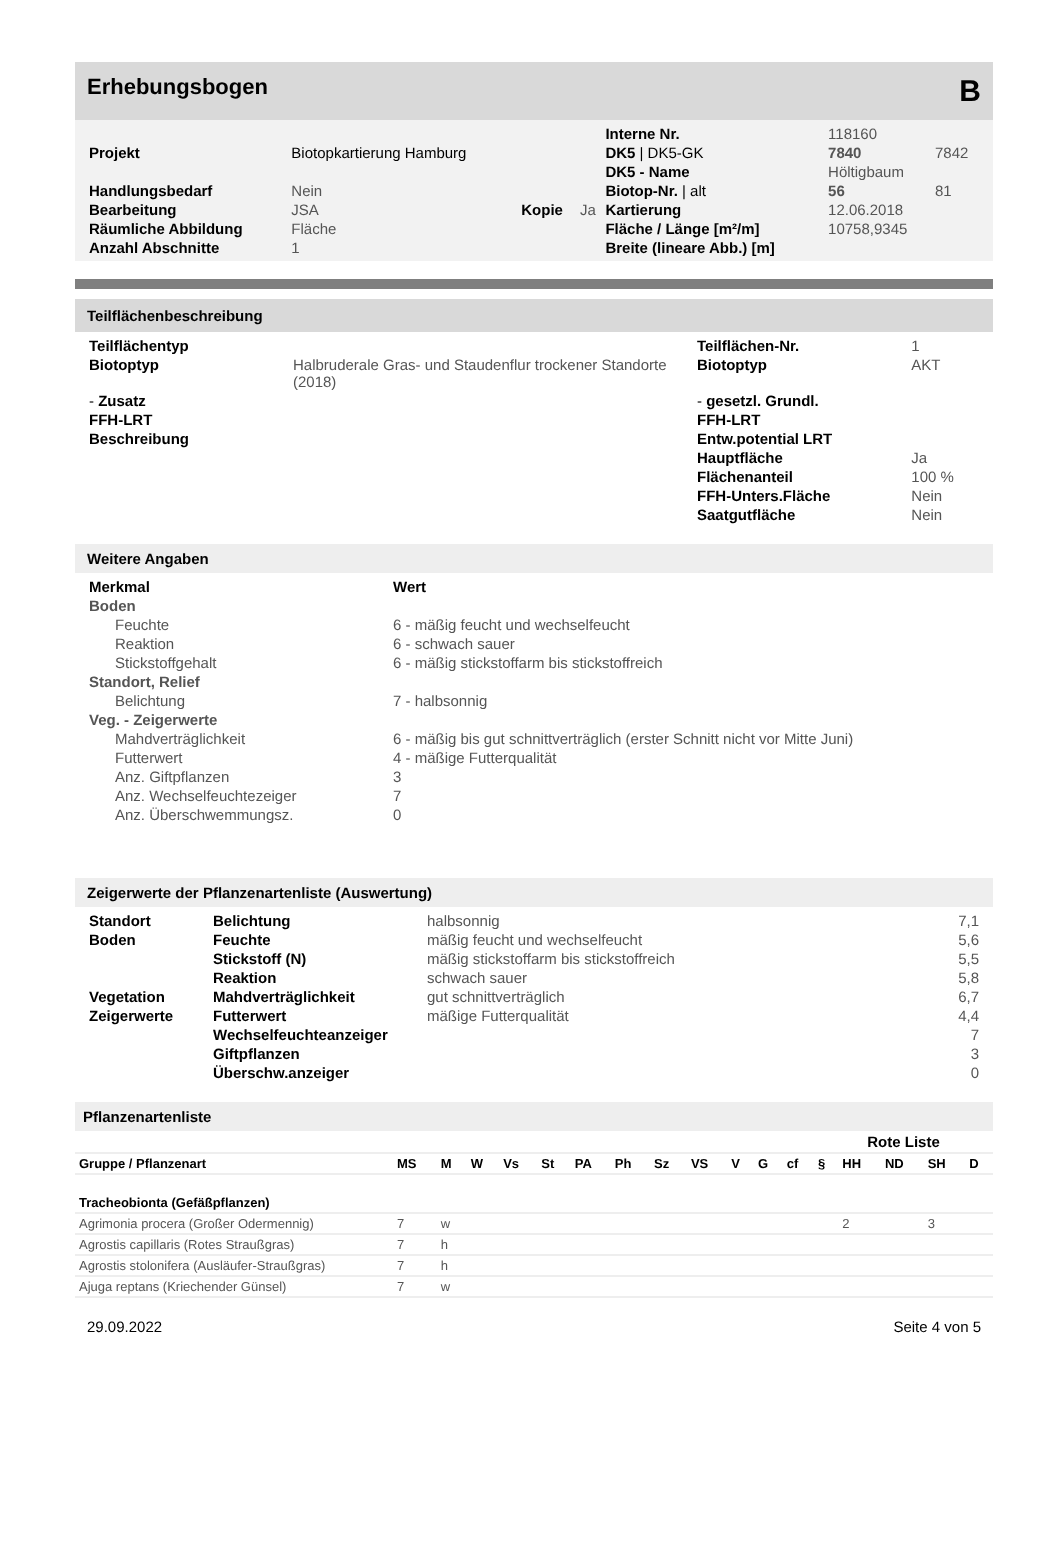Erhebungsbogen B
| | | | | Interne Nr. | 118160 | |
| Projekt | Biotopkartierung Hamburg | | | DK5 / DK5-GK | 7840 | 7842 |
| | | | | DK5 - Name | Höltigbaum | |
| Handlungsbedarf | Nein | | | Biotop-Nr. / alt | 56 | 81 |
| Bearbeitung | JSA | Kopie | Ja | Kartierung | 12.06.2018 | |
| Räumliche Abbildung | Fläche | | | Fläche / Länge [m²/m] | 10758,9345 | |
| Anzahl Abschnitte | 1 | | | Breite (lineare Abb.) [m] | | |
Teilflächenbeschreibung
| Teilflächentyp | | Teilflächen-Nr. | 1 |
| Biotoptyp | Halbruderale Gras- und Staudenflur trockener Standorte (2018) | Biotoptyp | AKT |
| - Zusatz | | - gesetzl. Grundl. | |
| FFH-LRT | | FFH-LRT | |
| Beschreibung | | Entw.potential LRT | |
| | | Hauptfläche | Ja |
| | | Flächenanteil | 100 % |
| | | FFH-Unters.Fläche | Nein |
| | | Saatgutfläche | Nein |
Weitere Angaben
| Merkmal | Wert |
| --- | --- |
| Boden | |
| Feuchte | 6 - mäßig feucht und wechselfeucht |
| Reaktion | 6 - schwach sauer |
| Stickstoffgehalt | 6 - mäßig stickstoffarm bis stickstoffreich |
| Standort, Relief | |
| Belichtung | 7 - halbsonnig |
| Veg. - Zeigerwerte | |
| Mahdverträglichkeit | 6 - mäßig bis gut schnittverträglich (erster Schnitt nicht vor Mitte Juni) |
| Futterwert | 4 - mäßige Futterqualität |
| Anz. Giftpflanzen | 3 |
| Anz. Wechselfeuchtezeiger | 7 |
| Anz. Überschwemmungsz. | 0 |
Zeigerwerte der Pflanzenartenliste (Auswertung)
| Standort | Belichtung | halbsonnig | 7,1 |
| Boden | Feuchte | mäßig feucht und wechselfeucht | 5,6 |
| | Stickstoff (N) | mäßig stickstoffarm bis stickstoffreich | 5,5 |
| | Reaktion | schwach sauer | 5,8 |
| Vegetation | Mahdverträglichkeit | gut schnittverträglich | 6,7 |
| Zeigerwerte | Futterwert | mäßige Futterqualität | 4,4 |
| | Wechselfeuchteanzeiger | | 7 |
| | Giftpflanzen | | 3 |
| | Überschw.anzeiger | | 0 |
Pflanzenartenliste
| | | | | | | | | | | | | | Rote Liste | | | | |
| --- | --- | --- | --- | --- | --- | --- | --- | --- | --- | --- | --- | --- | --- | --- | --- | --- | --- |
| Gruppe / Pflanzenart | MS | M | W | Vs | St | PA | Ph | Sz | VS | V | G | cf | § | HH | ND | SH | D |
| Tracheobionta (Gefäßpflanzen) | | | | | | | | | | | | | | | | | |
| Agrimonia procera (Großer Odermennig) | 7 | w | | | | | | | | | | | | 2 | | 3 | |
| Agrostis capillaris (Rotes Straußgras) | 7 | h | | | | | | | | | | | | | | | |
| Agrostis stolonifera (Ausläufer-Straußgras) | 7 | h | | | | | | | | | | | | | | | |
| Ajuga reptans (Kriechender Günsel) | 7 | w | | | | | | | | | | | | | | | |
29.09.2022 Seite 4 von 5